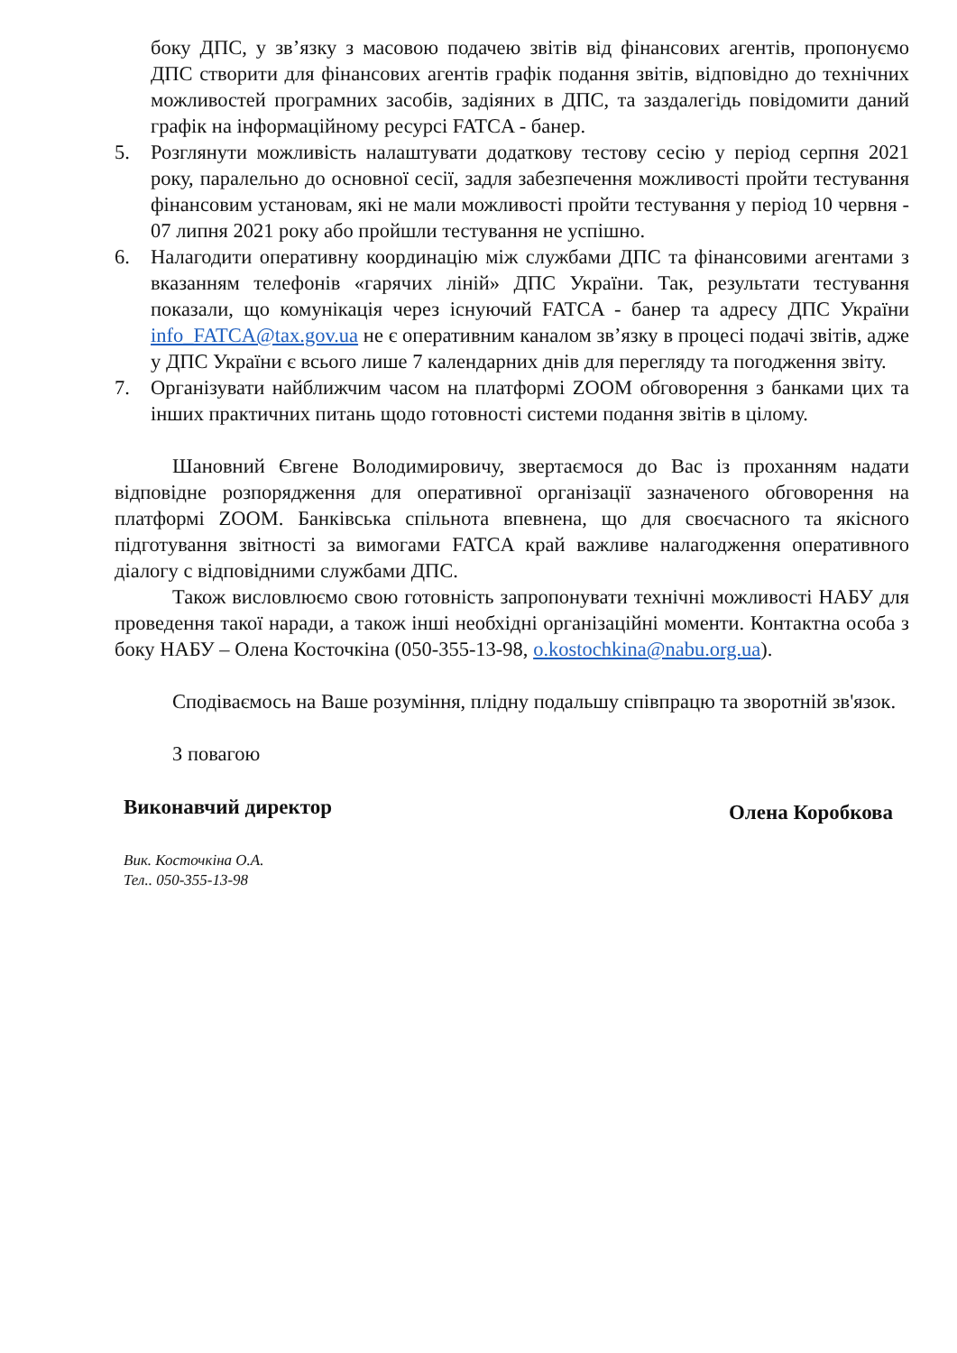боку ДПС, у зв’язку з масовою подачею звітів від фінансових агентів, пропонуємо ДПС створити для фінансових агентів графік подання звітів, відповідно до технічних можливостей програмних засобів, задіяних в ДПС, та заздалегідь повідомити даний графік на інформаційному ресурсі FATCA - банер.
5. Розглянути можливість налаштувати додаткову тестову сесію у період серпня 2021 року, паралельно до основної сесії, задля забезпечення можливості пройти тестування фінансовим установам, які не мали можливості пройти тестування у період 10 червня - 07 липня 2021 року або пройшли тестування не успішно.
6. Налагодити оперативну координацію між службами ДПС та фінансовими агентами з вказанням телефонів «гарячих ліній» ДПС України. Так, результати тестування показали, що комунікація через існуючий FATCA - банер та адресу ДПС України info_FATCA@tax.gov.ua не є оперативним каналом зв’язку в процесі подачі звітів, адже у ДПС України є всього лише 7 календарних днів для перегляду та погодження звіту.
7. Організувати найближчим часом на платформі ZOOM обговорення з банками цих та інших практичних питань щодо готовності системи подання звітів в цілому.
Шановний Євгене Володимировичу, звертаємося до Вас із проханням надати відповідне розпорядження для оперативної організації зазначеного обговорення на платформі ZOOM. Банківська спільнота впевнена, що для своєчасного та якісного підготування звітності за вимогами FATCA край важливе налагодження оперативного діалогу с відповідними службами ДПС.
Також висловлюємо свою готовність запропонувати технічні можливості НАБУ для проведення такої наради, а також інші необхідні організаційні моменти. Контактна особа з боку НАБУ – Олена Косточкіна (050-355-13-98, o.kostochkina@nabu.org.ua).
Сподіваємось на Ваше розуміння, плідну подальшу співпрацю та зворотній зв'язок.
З повагою
Виконавчий директор Олена Коробкова
Вик. Косточкіна О.А.
Тел.. 050-355-13-98